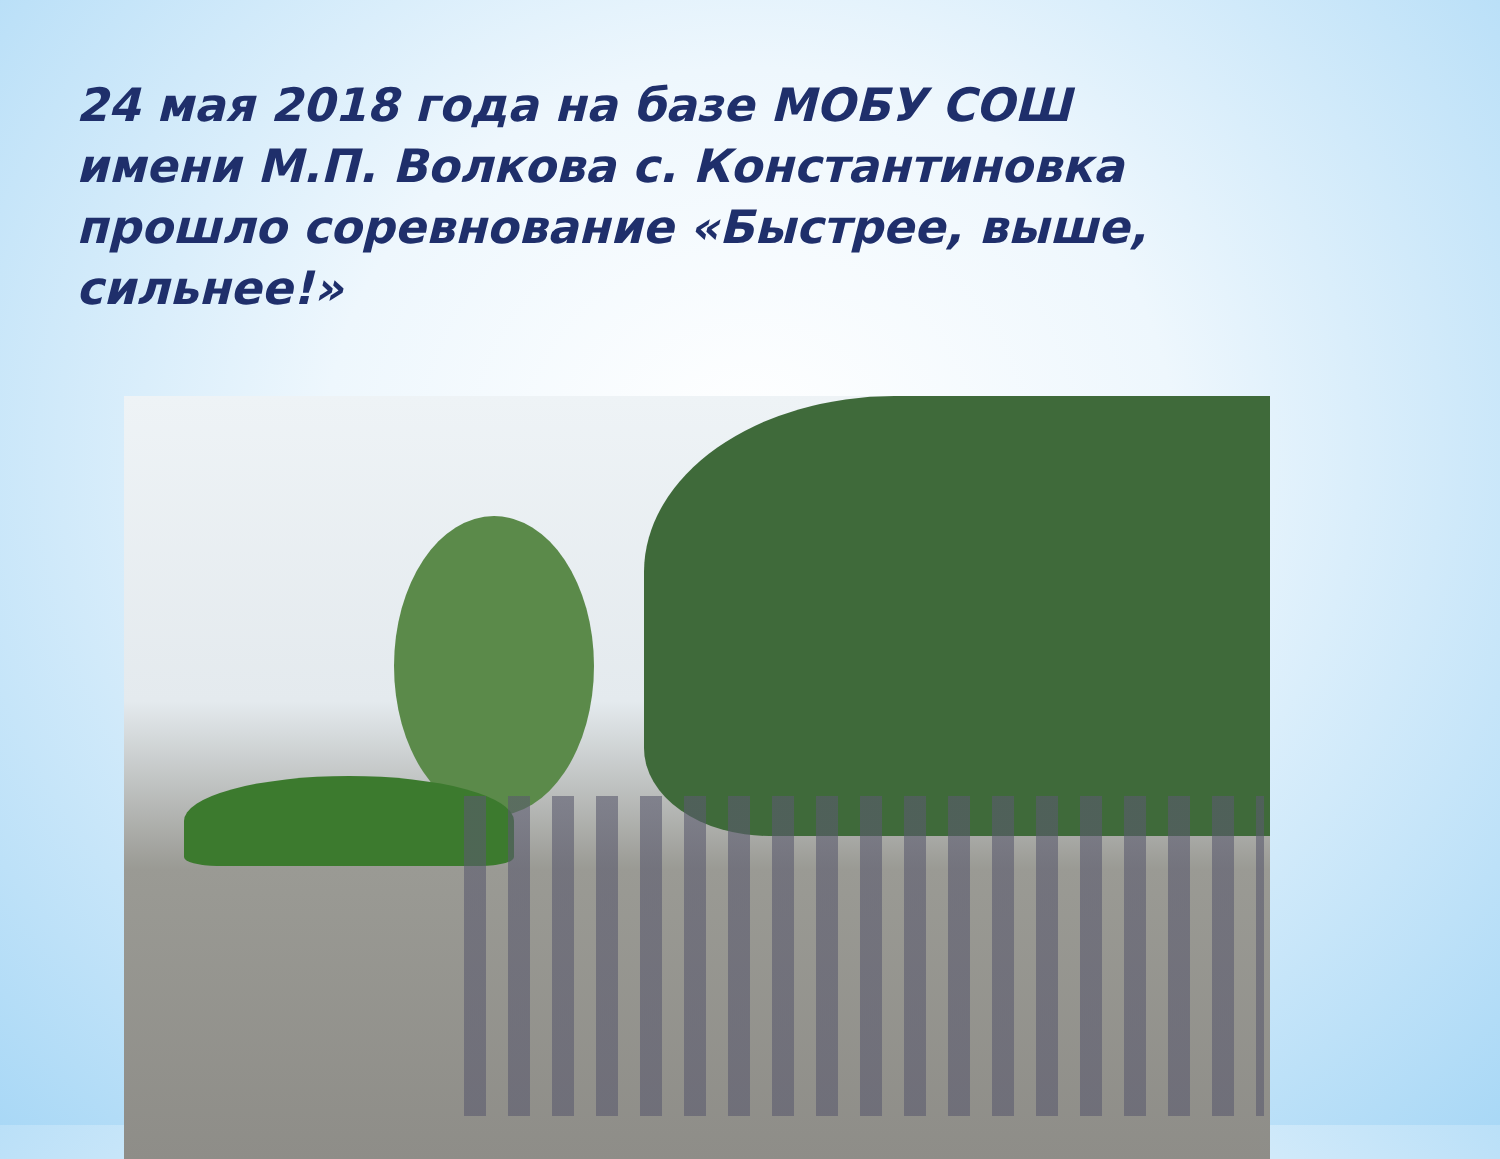24 мая 2018 года на базе МОБУ СОШ имени М.П. Волкова с. Константиновка прошло соревнование «Быстрее, выше, сильнее!»